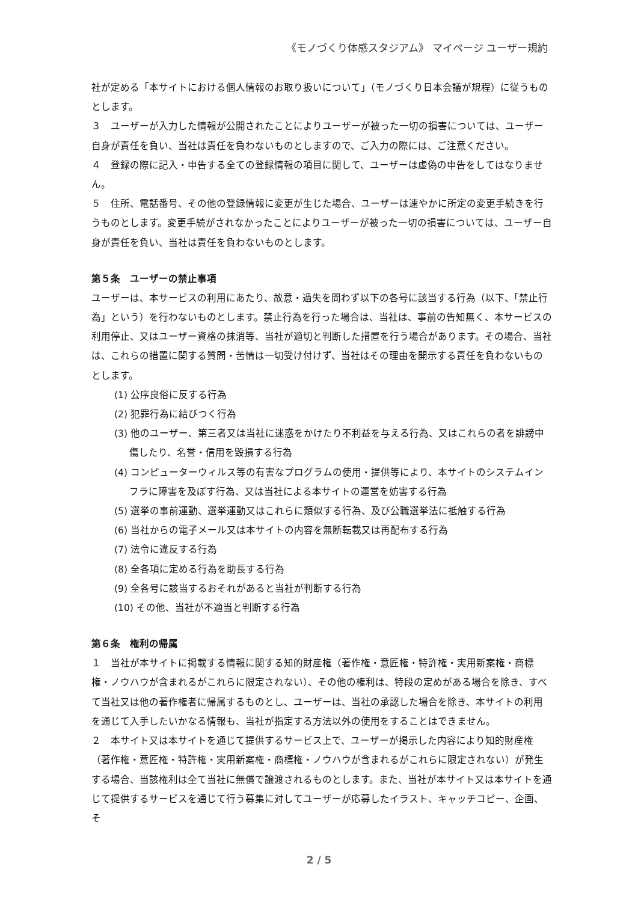《モノづくり体感スタジアム》 マイページ ユーザー規約
社が定める「本サイトにおける個人情報のお取り扱いについて」（モノづくり日本会議が規程）に従うものとします。
３　ユーザーが入力した情報が公開されたことによりユーザーが被った一切の損害については、ユーザー自身が責任を負い、当社は責任を負わないものとしますので、ご入力の際には、ご注意ください。
４　登録の際に記入・申告する全ての登録情報の項目に関して、ユーザーは虚偽の申告をしてはなりません。
５　住所、電話番号、その他の登録情報に変更が生じた場合、ユーザーは速やかに所定の変更手続きを行うものとします。変更手続がされなかったことによりユーザーが被った一切の損害については、ユーザー自身が責任を負い、当社は責任を負わないものとします。
第５条　ユーザーの禁止事項
ユーザーは、本サービスの利用にあたり、故意・過失を問わず以下の各号に該当する行為（以下、「禁止行為」という）を行わないものとします。禁止行為を行った場合は、当社は、事前の告知無く、本サービスの利用停止、又はユーザー資格の抹消等、当社が適切と判断した措置を行う場合があります。その場合、当社は、これらの措置に関する質問・苦情は一切受け付けず、当社はその理由を開示する責任を負わないものとします。
(1) 公序良俗に反する行為
(2) 犯罪行為に結びつく行為
(3) 他のユーザー、第三者又は当社に迷惑をかけたり不利益を与える行為、又はこれらの者を誹謗中傷したり、名誉・信用を毀損する行為
(4) コンピューターウィルス等の有害なプログラムの使用・提供等により、本サイトのシステムインフラに障害を及ぼす行為、又は当社による本サイトの運営を妨害する行為
(5) 選挙の事前運動、選挙運動又はこれらに類似する行為、及び公職選挙法に抵触する行為
(6) 当社からの電子メール又は本サイトの内容を無断転載又は再配布する行為
(7) 法令に違反する行為
(8) 全各項に定める行為を助長する行為
(9) 全各号に該当するおそれがあると当社が判断する行為
(10) その他、当社が不適当と判断する行為
第６条　権利の帰属
１　当社が本サイトに掲載する情報に関する知的財産権（著作権・意匠権・特許権・実用新案権・商標権・ノウハウが含まれるがこれらに限定されない）、その他の権利は、特段の定めがある場合を除き、すべて当社又は他の著作権者に帰属するものとし、ユーザーは、当社の承認した場合を除き、本サイトの利用を通じて入手したいかなる情報も、当社が指定する方法以外の使用をすることはできません。
２　本サイト又は本サイトを通じて提供するサービス上で、ユーザーが掲示した内容により知的財産権（著作権・意匠権・特許権・実用新案権・商標権・ノウハウが含まれるがこれらに限定されない）が発生する場合、当該権利は全て当社に無償で譲渡されるものとします。また、当社が本サイト又は本サイトを通じて提供するサービスを通じて行う募集に対してユーザーが応募したイラスト、キャッチコピー、企画、そ
2 / 5